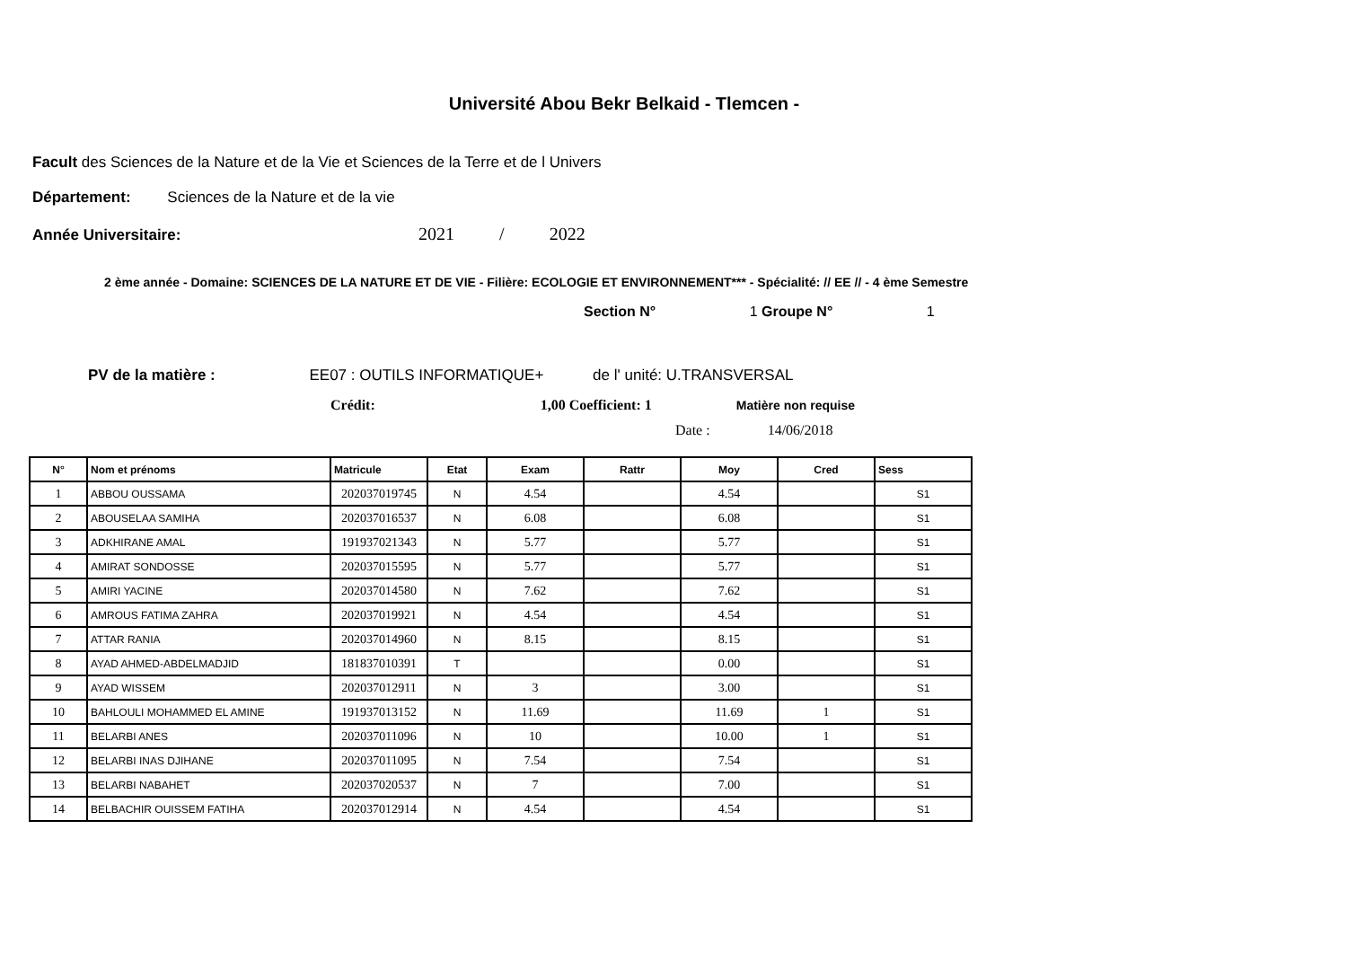Université Abou Bekr Belkaid - Tlemcen -
Facult des Sciences de la Nature et de la Vie et Sciences de la Terre et de l Univers
Département: Sciences de la Nature et de la vie
Année Universitaire: 2021 / 2022
2 ème année - Domaine: SCIENCES DE LA NATURE ET DE VIE - Filière: ECOLOGIE ET ENVIRONNEMENT*** - Spécialité: // EE // - 4 ème Semestre
Section N° 1 Groupe N° 1
PV de la matière : EE07 : OUTILS INFORMATIQUE+ de l' unité: U.TRANSVERSAL
Crédit: 1,00 Coefficient: 1 Matière non requise
Date : 14/06/2018
| N° | Nom et prénoms | Matricule | Etat | Exam | Rattr | Moy | Cred | Sess |
| --- | --- | --- | --- | --- | --- | --- | --- | --- |
| 1 | ABBOU OUSSAMA | 202037019745 | N | 4.54 | | 4.54 | | S1 |
| 2 | ABOUSELAA SAMIHA | 202037016537 | N | 6.08 | | 6.08 | | S1 |
| 3 | ADKHIRANE AMAL | 191937021343 | N | 5.77 | | 5.77 | | S1 |
| 4 | AMIRAT SONDOSSE | 202037015595 | N | 5.77 | | 5.77 | | S1 |
| 5 | AMIRI YACINE | 202037014580 | N | 7.62 | | 7.62 | | S1 |
| 6 | AMROUS FATIMA ZAHRA | 202037019921 | N | 4.54 | | 4.54 | | S1 |
| 7 | ATTAR RANIA | 202037014960 | N | 8.15 | | 8.15 | | S1 |
| 8 | AYAD AHMED-ABDELMADJID | 181837010391 | T | | | 0.00 | | S1 |
| 9 | AYAD WISSEM | 202037012911 | N | 3 | | 3.00 | | S1 |
| 10 | BAHLOULI MOHAMMED EL AMINE | 191937013152 | N | 11.69 | | 11.69 | 1 | S1 |
| 11 | BELARBI ANES | 202037011096 | N | 10 | | 10.00 | 1 | S1 |
| 12 | BELARBI INAS DJIHANE | 202037011095 | N | 7.54 | | 7.54 | | S1 |
| 13 | BELARBI NABAHET | 202037020537 | N | 7 | | 7.00 | | S1 |
| 14 | BELBACHIR OUISSEM FATIHA | 202037012914 | N | 4.54 | | 4.54 | | S1 |